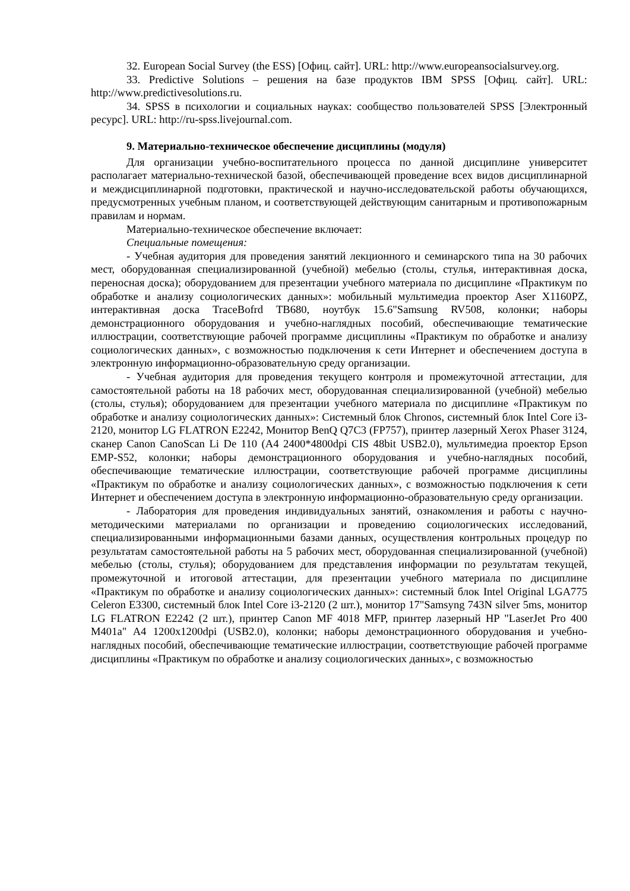32. European Social Survey (the ESS) [Офиц. сайт]. URL: http://www.europeansocialsurvey.org.
33. Predictive Solutions – решения на базе продуктов IBM SPSS [Офиц. сайт]. URL: http://www.predictivesolutions.ru.
34. SPSS в психологии и социальных науках: сообщество пользователей SPSS [Электронный ресурс]. URL: http://ru-spss.livejournal.com.
9. Материально-техническое обеспечение дисциплины (модуля)
Для организации учебно-воспитательного процесса по данной дисциплине университет располагает материально-технической базой, обеспечивающей проведение всех видов дисциплинарной и междисциплинарной подготовки, практической и научно-исследовательской работы обучающихся, предусмотренных учебным планом, и соответствующей действующим санитарным и противопожарным правилам и нормам.
Материально-техническое обеспечение включает:
Специальные помещения:
- Учебная аудитория для проведения занятий лекционного и семинарского типа на 30 рабочих мест, оборудованная специализированной (учебной) мебелью (столы, стулья, интерактивная доска, переносная доска); оборудованием для презентации учебного материала по дисциплине «Практикум по обработке и анализу социологических данных»: мобильный мультимедиа проектор Aser X1160PZ, интерактивная доска TraceBofrd TB680, ноутбук 15.6"Samsung RV508, колонки; наборы демонстрационного оборудования и учебно-наглядных пособий, обеспечивающие тематические иллюстрации, соответствующие рабочей программе дисциплины «Практикум по обработке и анализу социологических данных», с возможностью подключения к сети Интернет и обеспечением доступа в электронную информационно-образовательную среду организации.
- Учебная аудитория для проведения текущего контроля и промежуточной аттестации, для самостоятельной работы на 18 рабочих мест, оборудованная специализированной (учебной) мебелью (столы, стулья); оборудованием для презентации учебного материала по дисциплине «Практикум по обработке и анализу социологических данных»: Системный блок Chronos, системный блок Intel Core i3-2120, монитор LG FLATRON E2242, Монитор BenQ Q7C3 (FP757), принтер лазерный Xerox Phaser 3124, сканер Canon CanoScan Li De 110 (A4 2400*4800dpi CIS 48bit USB2.0), мультимедиа проектор Epson EMP-S52, колонки; наборы демонстрационного оборудования и учебно-наглядных пособий, обеспечивающие тематические иллюстрации, соответствующие рабочей программе дисциплины «Практикум по обработке и анализу социологических данных», с возможностью подключения к сети Интернет и обеспечением доступа в электронную информационно-образовательную среду организации.
- Лаборатория для проведения индивидуальных занятий, ознакомления и работы с научно-методическими материалами по организации и проведению социологических исследований, специализированными информационными базами данных, осуществления контрольных процедур по результатам самостоятельной работы на 5 рабочих мест, оборудованная специализированной (учебной) мебелью (столы, стулья); оборудованием для представления информации по результатам текущей, промежуточной и итоговой аттестации, для презентации учебного материала по дисциплине «Практикум по обработке и анализу социологических данных»: системный блок Intel Original LGA775 Celeron E3300, системный блок Intel Core i3-2120 (2 шт.), монитор 17"Samsyng 743N silver 5ms, монитор LG FLATRON E2242 (2 шт.), принтер Canon MF 4018 MFP, принтер лазерный HP "LaserJet Pro 400 M401a" A4 1200x1200dpi (USB2.0), колонки; наборы демонстрационного оборудования и учебно-наглядных пособий, обеспечивающие тематические иллюстрации, соответствующие рабочей программе дисциплины «Практикум по обработке и анализу социологических данных», с возможностью